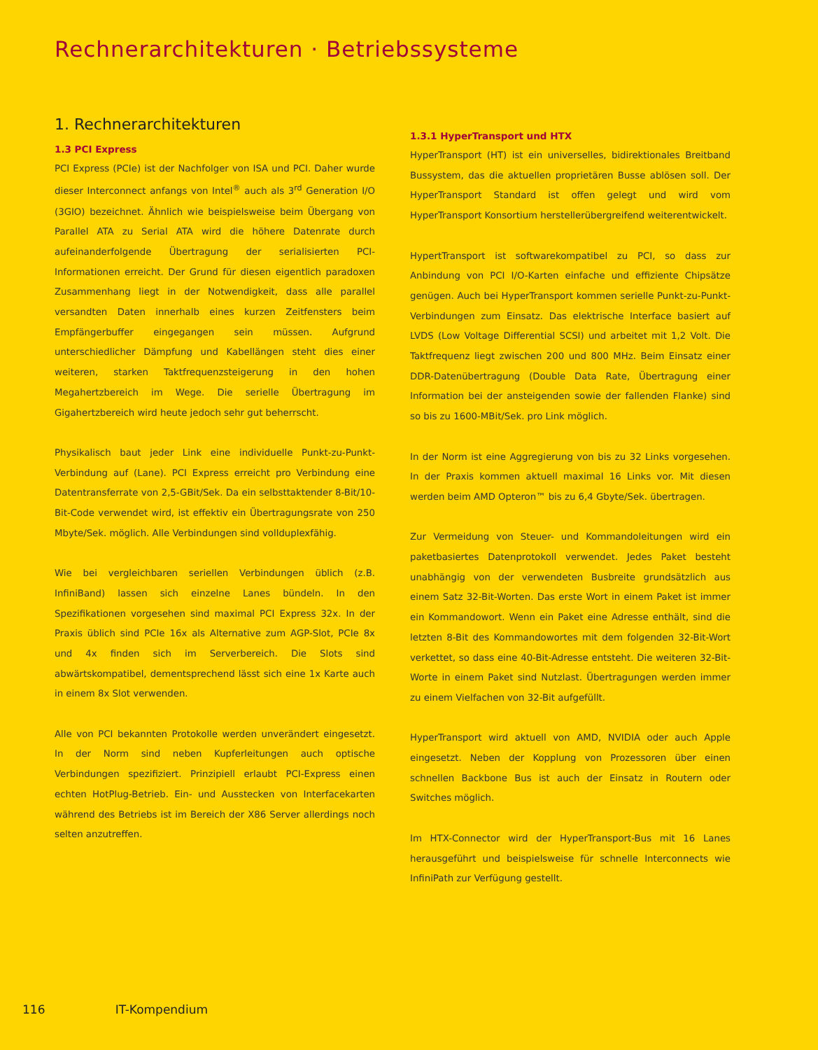Rechnerarchitekturen · Betriebssysteme
1. Rechnerarchitekturen
1.3 PCI Express
PCI Express (PCIe) ist der Nachfolger von ISA und PCI. Daher wurde dieser Interconnect anfangs von Intel<sup>®</sup> auch als 3<sup>rd</sup> Generation I/O (3GIO) bezeichnet. Ähnlich wie beispielsweise beim Übergang von Parallel ATA zu Serial ATA wird die höhere Datenrate durch aufeinanderfolgende Übertragung der serialisierten PCI-Informationen erreicht. Der Grund für diesen eigentlich paradoxen Zusammenhang liegt in der Notwendigkeit, dass alle parallel versandten Daten innerhalb eines kurzen Zeitfensters beim Empfängerbuffer eingegangen sein müssen. Aufgrund unterschiedlicher Dämpfung und Kabellängen steht dies einer weiteren, starken Taktfrequenzsteigerung in den hohen Megahertzbereich im Wege. Die serielle Übertragung im Gigahertzbereich wird heute jedoch sehr gut beherrscht.
Physikalisch baut jeder Link eine individuelle Punkt-zu-Punkt-Verbindung auf (Lane). PCI Express erreicht pro Verbindung eine Datentransferrate von 2,5-GBit/Sek. Da ein selbsttaktender 8-Bit/10-Bit-Code verwendet wird, ist effektiv ein Übertragungsrate von 250 Mbyte/Sek. möglich. Alle Verbindungen sind vollduplexfähig.
Wie bei vergleichbaren seriellen Verbindungen üblich (z.B. InfiniBand) lassen sich einzelne Lanes bündeln. In den Spezifikationen vorgesehen sind maximal PCI Express 32x. In der Praxis üblich sind PCIe 16x als Alternative zum AGP-Slot, PCIe 8x und 4x finden sich im Serverbereich. Die Slots sind abwärtskompatibel, dementsprechend lässt sich eine 1x Karte auch in einem 8x Slot verwenden.
Alle von PCI bekannten Protokolle werden unverändert eingesetzt. In der Norm sind neben Kupferleitungen auch optische Verbindungen spezifiziert. Prinzipiell erlaubt PCI-Express einen echten HotPlug-Betrieb. Ein- und Ausstecken von Interfacekarten während des Betriebs ist im Bereich der X86 Server allerdings noch selten anzutreffen.
1.3.1 HyperTransport und HTX
HyperTransport (HT) ist ein universelles, bidirektionales Breitband Bussystem, das die aktuellen proprietären Busse ablösen soll. Der HyperTransport Standard ist offen gelegt und wird vom HyperTransport Konsortium herstellerübergreifend weiterentwickelt.
HypertTransport ist softwarekompatibel zu PCI, so dass zur Anbindung von PCI I/O-Karten einfache und effiziente Chipsätze genügen. Auch bei HyperTransport kommen serielle Punkt-zu-Punkt-Verbindungen zum Einsatz. Das elektrische Interface basiert auf LVDS (Low Voltage Differential SCSI) und arbeitet mit 1,2 Volt. Die Taktfrequenz liegt zwischen 200 und 800 MHz. Beim Einsatz einer DDR-Datenübertragung (Double Data Rate, Übertragung einer Information bei der ansteigenden sowie der fallenden Flanke) sind so bis zu 1600-MBit/Sek. pro Link möglich.
In der Norm ist eine Aggregierung von bis zu 32 Links vorgesehen. In der Praxis kommen aktuell maximal 16 Links vor. Mit diesen werden beim AMD Opteron™ bis zu 6,4 Gbyte/Sek. übertragen.
Zur Vermeidung von Steuer- und Kommandoleitungen wird ein paketbasiertes Datenprotokoll verwendet. Jedes Paket besteht unabhängig von der verwendeten Busbreite grundsätzlich aus einem Satz 32-Bit-Worten. Das erste Wort in einem Paket ist immer ein Kommandowort. Wenn ein Paket eine Adresse enthält, sind die letzten 8-Bit des Kommandowortes mit dem folgenden 32-Bit-Wort verkettet, so dass eine 40-Bit-Adresse entsteht. Die weiteren 32-Bit-Worte in einem Paket sind Nutzlast. Übertragungen werden immer zu einem Vielfachen von 32-Bit aufgefüllt.
HyperTransport wird aktuell von AMD, NVIDIA oder auch Apple eingesetzt. Neben der Kopplung von Prozessoren über einen schnellen Backbone Bus ist auch der Einsatz in Routern oder Switches möglich.
Im HTX-Connector wird der HyperTransport-Bus mit 16 Lanes herausgeführt und beispielsweise für schnelle Interconnects wie InfiniPath zur Verfügung gestellt.
116 IT-Kompendium